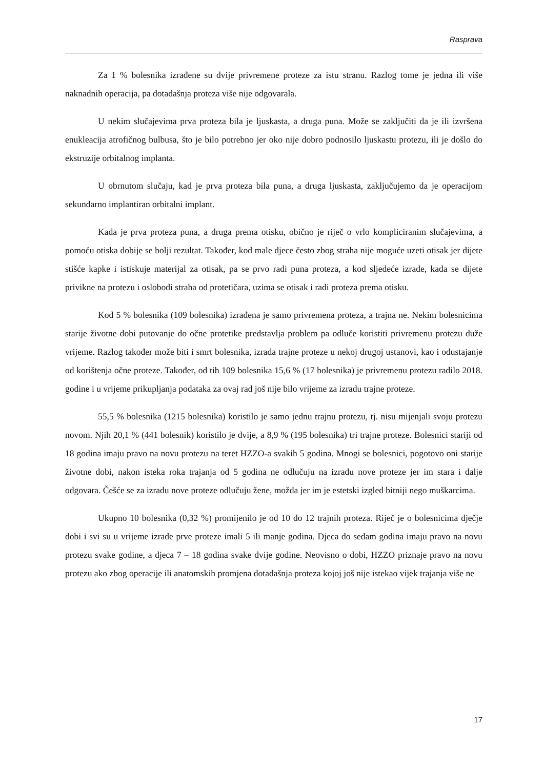Rasprava
Za 1 % bolesnika izrađene su dvije privremene proteze za istu stranu. Razlog tome je jedna ili više naknadnih operacija, pa dotadašnja proteza više nije odgovarala.
U nekim slučajevima prva proteza bila je ljuskasta, a druga puna. Može se zaključiti da je ili izvršena enukleacija atrofičnog bulbusa, što je bilo potrebno jer oko nije dobro podnosilo ljuskastu protezu, ili je došlo do ekstruzije orbitalnog implanta.
U obrnutom slučaju, kad je prva proteza bila puna, a druga ljuskasta, zaključujemo da je operacijom sekundarno implantiran orbitalni implant.
Kada je prva proteza puna, a druga prema otisku, obično je riječ o vrlo kompliciranim slučajevima, a pomoću otiska dobije se bolji rezultat. Također, kod male djece često zbog straha nije moguće uzeti otisak jer dijete stišće kapke i istiskuje materijal za otisak, pa se prvo radi puna proteza, a kod sljedeće izrade, kada se dijete privikne na protezu i oslobodi straha od protetičara, uzima se otisak i radi proteza prema otisku.
Kod 5 % bolesnika (109 bolesnika) izrađena je samo privremena proteza, a trajna ne. Nekim bolesnicima starije životne dobi putovanje do očne protetike predstavlja problem pa odluče koristiti privremenu protezu duže vrijeme. Razlog također može biti i smrt bolesnika, izrada trajne proteze u nekoj drugoj ustanovi, kao i odustajanje od korištenja očne proteze. Također, od tih 109 bolesnika 15,6 % (17 bolesnika) je privremenu protezu radilo 2018. godine i u vrijeme prikupljanja podataka za ovaj rad još nije bilo vrijeme za izradu trajne proteze.
55,5 % bolesnika (1215 bolesnika) koristilo je samo jednu trajnu protezu, tj. nisu mijenjali svoju protezu novom. Njih 20,1 % (441 bolesnik) koristilo je dvije, a 8,9 % (195 bolesnika) tri trajne proteze. Bolesnici stariji od 18 godina imaju pravo na novu protezu na teret HZZO-a svakih 5 godina. Mnogi se bolesnici, pogotovo oni starije životne dobi, nakon isteka roka trajanja od 5 godina ne odlučuju na izradu nove proteze jer im stara i dalje odgovara. Češće se za izradu nove proteze odlučuju žene, možda jer im je estetski izgled bitniji nego muškarcima.
Ukupno 10 bolesnika (0,32 %) promijenilo je od 10 do 12 trajnih proteza. Riječ je o bolesnicima dječje dobi i svi su u vrijeme izrade prve proteze imali 5 ili manje godina. Djeca do sedam godina imaju pravo na novu protezu svake godine, a djeca 7 – 18 godina svake dvije godine. Neovisno o dobi, HZZO priznaje pravo na novu protezu ako zbog operacije ili anatomskih promjena dotadašnja proteza kojoj još nije istekao vijek trajanja više ne
17